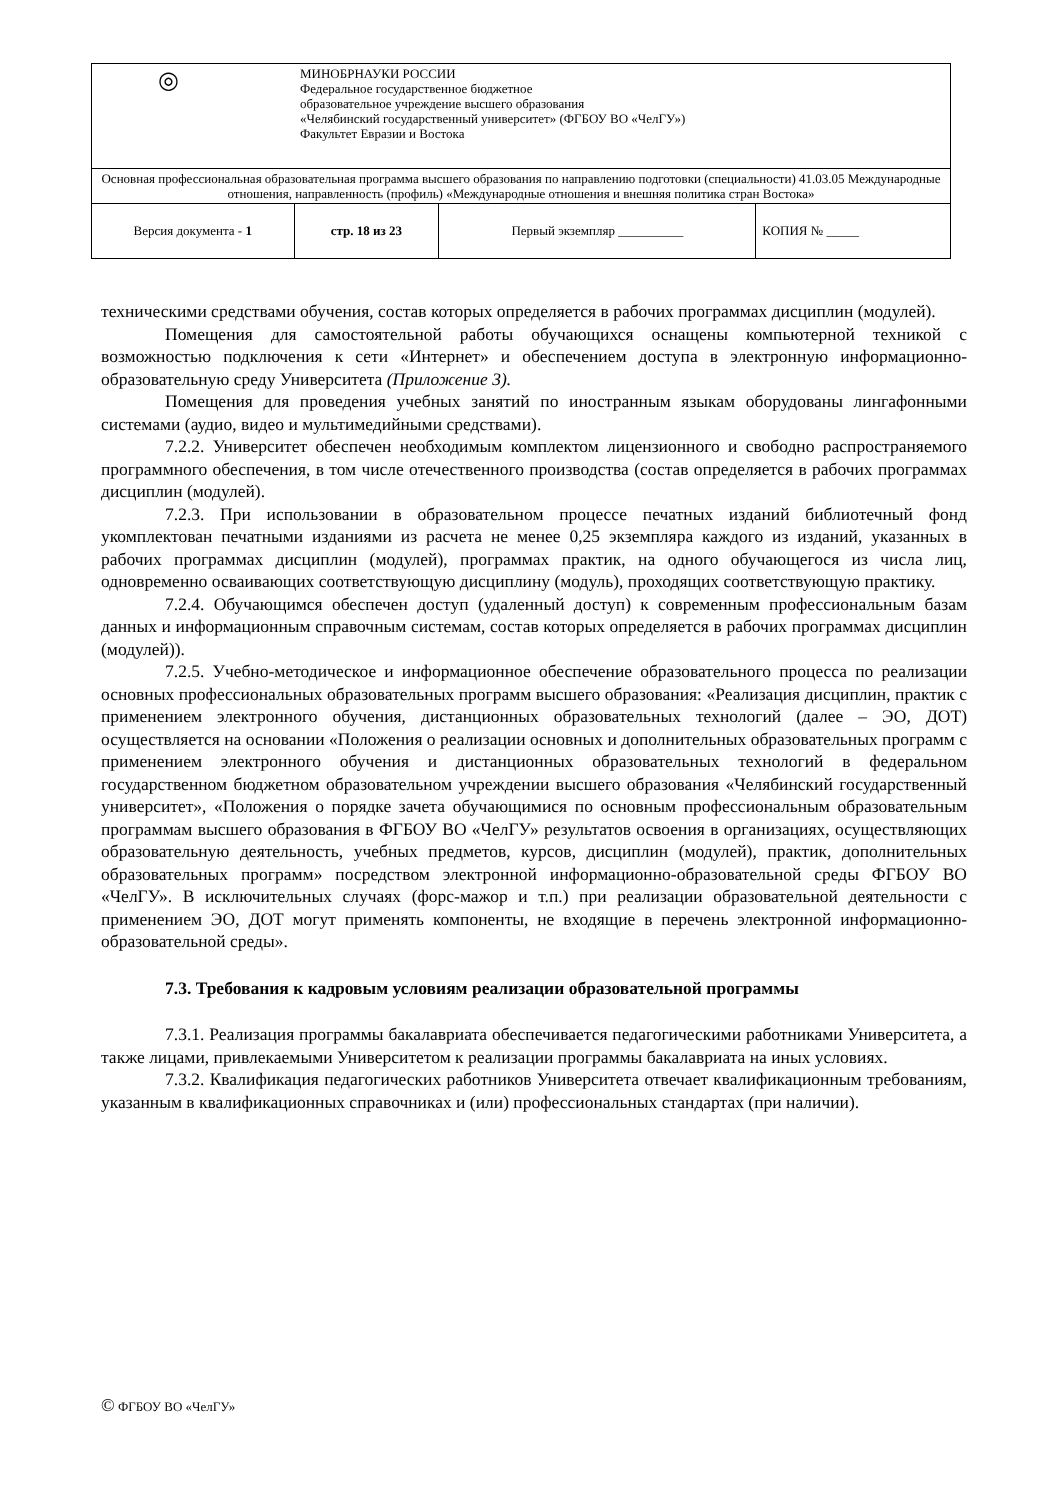| ◎ | МИНОБРНАУКИ РОССИИ Федеральное государственное бюджетное образовательное учреждение высшего образования «Челябинский государственный университет» (ФГБОУ ВО «ЧелГУ») Факультет Евразии и Востока | | |
| Основная профессиональная образовательная программа высшего образования по направлению подготовки (специальности) 41.03.05 Международные отношения, направленность (профиль) «Международные отношения и внешняя политика стран Востока» | | | |
| Версия документа - 1 | стр. 18 из 23 | Первый экземпляр __________ | КОПИЯ № _____ |
техническими средствами обучения, состав которых определяется в рабочих программах дисциплин (модулей).
Помещения для самостоятельной работы обучающихся оснащены компьютерной техникой с возможностью подключения к сети «Интернет» и обеспечением доступа в электронную информационно-образовательную среду Университета (Приложение 3).
Помещения для проведения учебных занятий по иностранным языкам оборудованы лингафонными системами (аудио, видео и мультимедийными средствами).
7.2.2. Университет обеспечен необходимым комплектом лицензионного и свободно распространяемого программного обеспечения, в том числе отечественного производства (состав определяется в рабочих программах дисциплин (модулей).
7.2.3. При использовании в образовательном процессе печатных изданий библиотечный фонд укомплектован печатными изданиями из расчета не менее 0,25 экземпляра каждого из изданий, указанных в рабочих программах дисциплин (модулей), программах практик, на одного обучающегося из числа лиц, одновременно осваивающих соответствующую дисциплину (модуль), проходящих соответствующую практику.
7.2.4. Обучающимся обеспечен доступ (удаленный доступ) к современным профессиональным базам данных и информационным справочным системам, состав которых определяется в рабочих программах дисциплин (модулей)).
7.2.5. Учебно-методическое и информационное обеспечение образовательного процесса по реализации основных профессиональных образовательных программ высшего образования: «Реализация дисциплин, практик с применением электронного обучения, дистанционных образовательных технологий (далее – ЭО, ДОТ) осуществляется на основании «Положения о реализации основных и дополнительных образовательных программ с применением электронного обучения и дистанционных образовательных технологий в федеральном государственном бюджетном образовательном учреждении высшего образования «Челябинский государственный университет», «Положения о порядке зачета обучающимися по основным профессиональным образовательным программам высшего образования в ФГБОУ ВО «ЧелГУ» результатов освоения в организациях, осуществляющих образовательную деятельность, учебных предметов, курсов, дисциплин (модулей), практик, дополнительных образовательных программ» посредством электронной информационно-образовательной среды ФГБОУ ВО «ЧелГУ». В исключительных случаях (форс-мажор и т.п.) при реализации образовательной деятельности с применением ЭО, ДОТ могут применять компоненты, не входящие в перечень электронной информационно-образовательной среды».
7.3. Требования к кадровым условиям реализации образовательной программы
7.3.1. Реализация программы бакалавриата обеспечивается педагогическими работниками Университета, а также лицами, привлекаемыми Университетом к реализации программы бакалавриата на иных условиях.
7.3.2. Квалификация педагогических работников Университета отвечает квалификационным требованиям, указанным в квалификационных справочниках и (или) профессиональных стандартах (при наличии).
© ФГБОУ ВО «ЧелГУ»